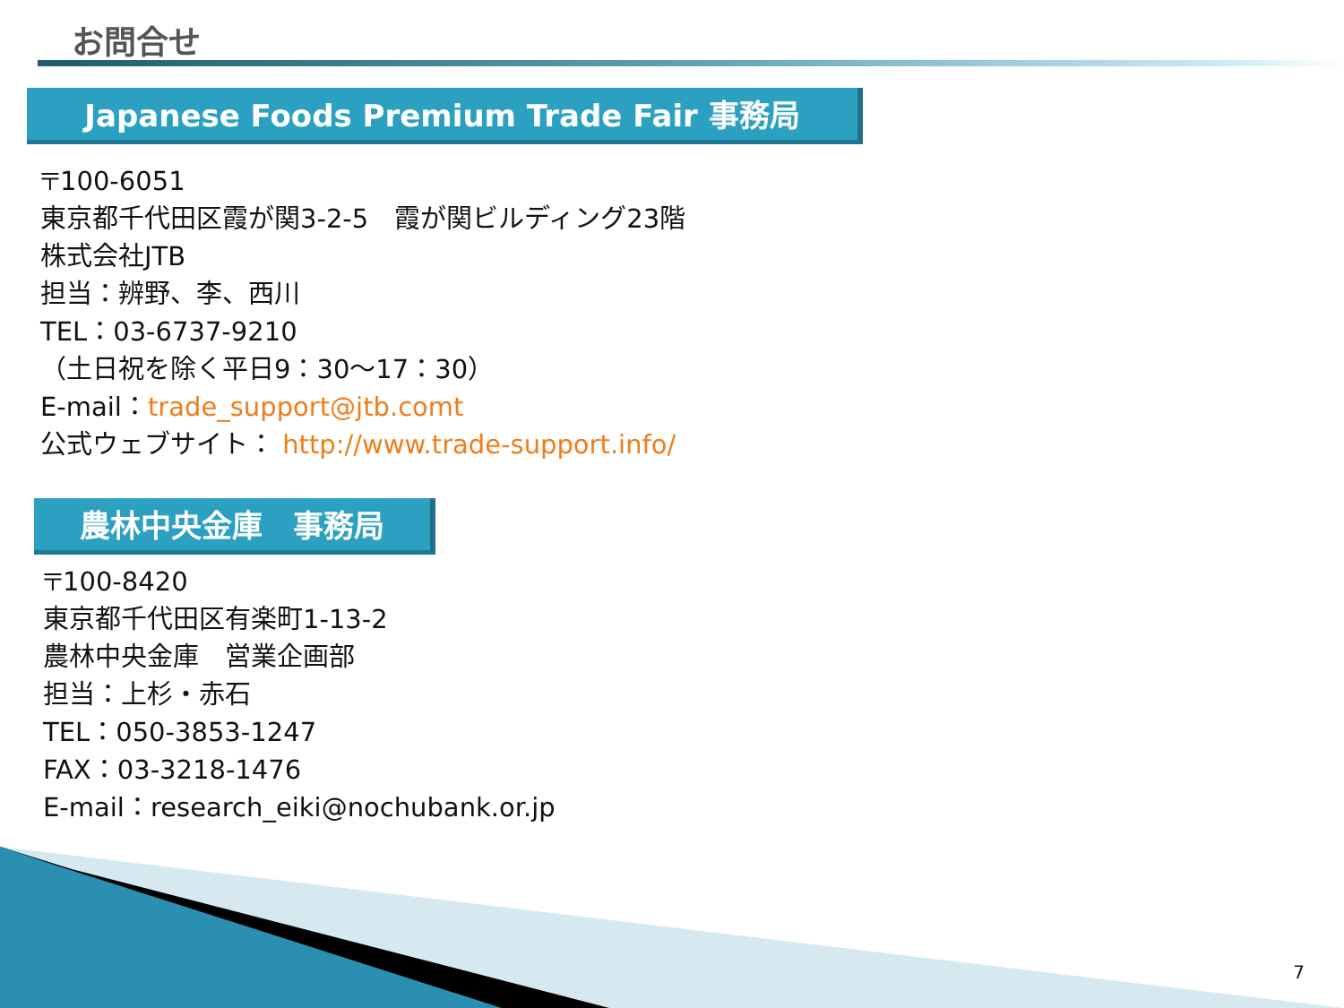お問合せ
Japanese Foods Premium Trade Fair 事務局
〒100-6051
東京都千代田区霞が関3-2-5　霞が関ビルディング23階
株式会社JTB
担当：辨野、李、西川
TEL：03-6737-9210
（土日祝を除く平日9：30～17：30）
E-mail：trade_support@jtb.comt
公式ウェブサイト： http://www.trade-support.info/
農林中央金庫　事務局
〒100-8420
東京都千代田区有楽町1-13-2
農林中央金庫　営業企画部
担当：上杉・赤石
TEL：050-3853-1247
FAX：03-3218-1476
E-mail：research_eiki@nochubank.or.jp
7